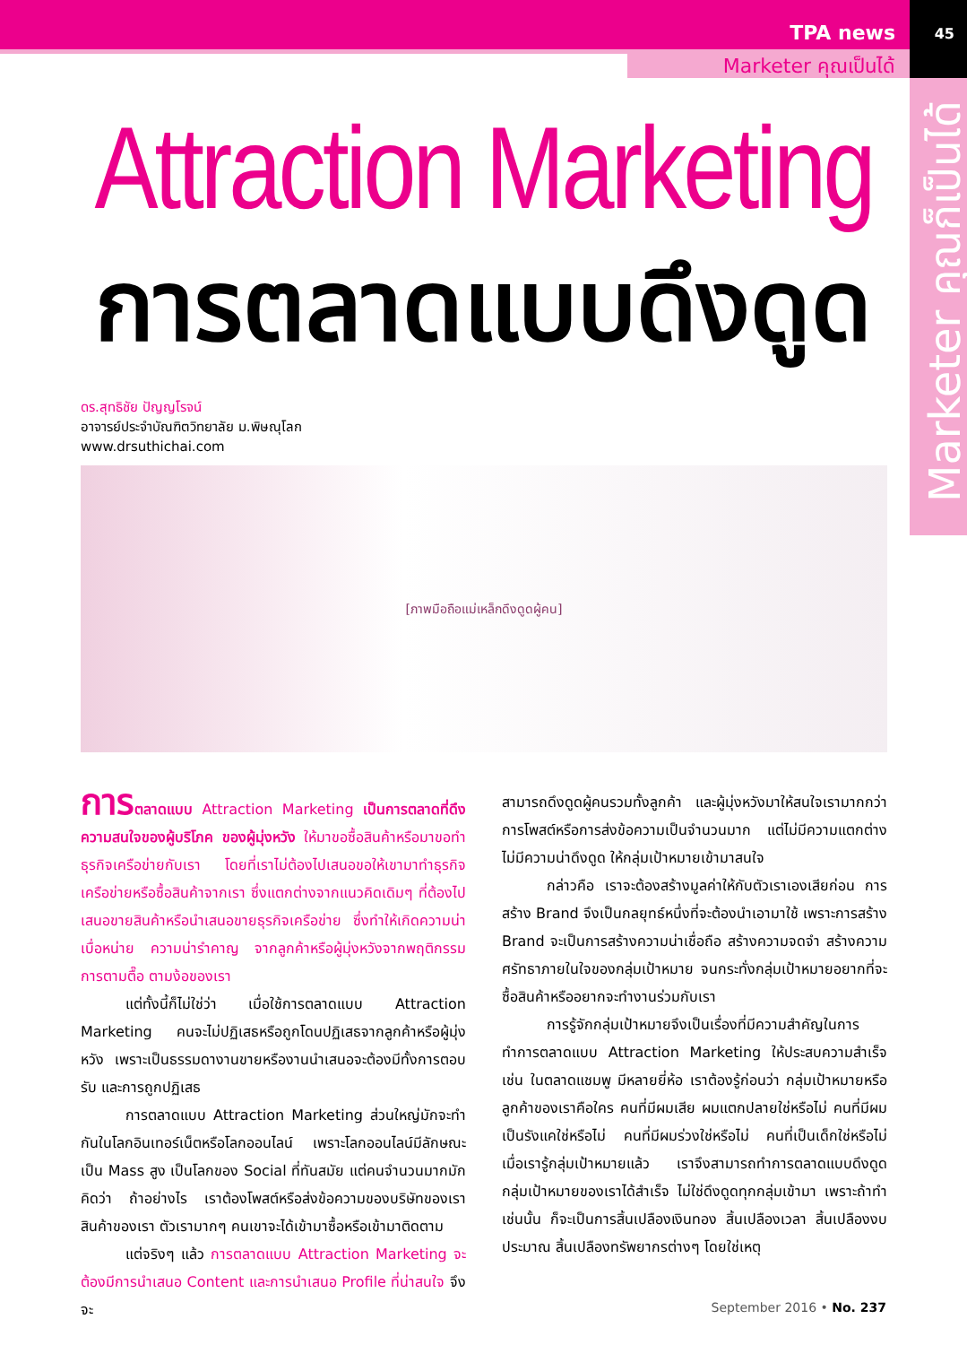TPA news 45
Marketer คุณเป็นได้
Marketer คุณก็เป็นได้
Attraction Marketing
การตลาดแบบดึงดูด
ดร.สุทธิชัย ปัญญโรจน์
อาจารย์ประจำบัณฑิตวิทยาลัย ม.พิษณุโลก
www.drsuthichai.com
[ภาพมือถือแม่เหล็กดึงดูดผู้คน]
การ ตลาดแบบ Attraction Marketing เป็นการตลาดที่ดึงความสนใจของผู้บริโภค ของผู้มุ่งหวัง ให้มาขอซื้อสินค้าหรือมาขอทำธุรกิจเครือข่ายกับเรา โดยที่เราไม่ต้องไปเสนอขอให้เขามาทำธุรกิจเครือข่ายหรือซื้อสินค้าจากเรา ซึ่งแตกต่างจากแนวคิดเดิมๆ ที่ต้องไปเสนอขายสินค้าหรือนำเสนอขายธุรกิจเครือข่าย ซึ่งทำให้เกิดความน่าเบื่อหน่าย ความน่ารำคาญ จากลูกค้าหรือผู้มุ่งหวังจากพฤติกรรมการตามตื๊อ ตามง้อของเรา
แต่ทั้งนี้ก็ไม่ใช่ว่า เมื่อใช้การตลาดแบบ Attraction Marketing คนจะไม่ปฏิเสธหรือถูกโดนปฏิเสธจากลูกค้าหรือผู้มุ่งหวัง เพราะเป็นธรรมดางานขายหรืองานนำเสนอจะต้องมีทั้งการตอบรับ และการถูกปฏิเสธ
การตลาดแบบ Attraction Marketing ส่วนใหญ่มักจะทำกันในโลกอินเทอร์เน็ตหรือโลกออนไลน์ เพราะโลกออนไลน์มีลักษณะเป็น Mass สูง เป็นโลกของ Social ที่ทันสมัย แต่คนจำนวนมากมักคิดว่า ถ้าอย่างไร เราต้องโพสต์หรือส่งข้อความของบริษัทของเรา สินค้าของเรา ตัวเรามากๆ คนเขาจะได้เข้ามาซื้อหรือเข้ามาติดตาม
แต่จริงๆ แล้ว การตลาดแบบ Attraction Marketing จะต้องมีการนำเสนอ Content และการนำเสนอ Profile ที่น่าสนใจ จึงจะ
สามารถดึงดูดผู้คนรวมทั้งลูกค้า และผู้มุ่งหวังมาให้สนใจเรามากกว่าการโพสต์หรือการส่งข้อความเป็นจำนวนมาก แต่ไม่มีความแตกต่าง ไม่มีความน่าดึงดูด ให้กลุ่มเป้าหมายเข้ามาสนใจ
กล่าวคือ เราจะต้องสร้างมูลค่าให้กับตัวเราเองเสียก่อน การสร้าง Brand จึงเป็นกลยุทธ์หนึ่งที่จะต้องนำเอามาใช้ เพราะการสร้าง Brand จะเป็นการสร้างความน่าเชื่อถือ สร้างความจดจำ สร้างความศรัทธาภายในใจของกลุ่มเป้าหมาย จนกระทั่งกลุ่มเป้าหมายอยากที่จะซื้อสินค้าหรืออยากจะทำงานร่วมกับเรา
การรู้จักกลุ่มเป้าหมายจึงเป็นเรื่องที่มีความสำคัญในการทำการตลาดแบบ Attraction Marketing ให้ประสบความสำเร็จ เช่น ในตลาดแชมพู มีหลายยี่ห้อ เราต้องรู้ก่อนว่า กลุ่มเป้าหมายหรือลูกค้าของเราคือใคร คนที่มีผมเสีย ผมแตกปลายใช่หรือไม่ คนที่มีผมเป็นรังแคใช่หรือไม่ คนที่มีผมร่วงใช่หรือไม่ คนที่เป็นเด็กใช่หรือไม่ เมื่อเรารู้กลุ่มเป้าหมายแล้ว เราจึงสามารถทำการตลาดแบบดึงดูด กลุ่มเป้าหมายของเราได้สำเร็จ ไม่ใช่ดึงดูดทุกกลุ่มเข้ามา เพราะถ้าทำเช่นนั้น ก็จะเป็นการสิ้นเปลืองเงินทอง สิ้นเปลืองเวลา สิ้นเปลืองงบประมาณ สิ้นเปลืองทรัพยากรต่างๆ โดยใช่เหตุ
September 2016 • No. 237